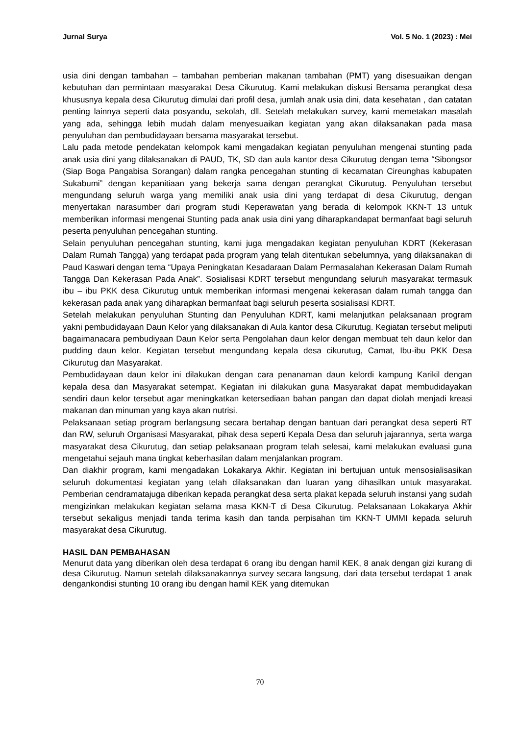Jurnal Surya Vol. 5 No. 1 (2023) : Mei
usia dini dengan tambahan – tambahan pemberian makanan tambahan (PMT) yang disesuaikan dengan kebutuhan dan permintaan masyarakat Desa Cikurutug. Kami melakukan diskusi Bersama perangkat desa khususnya kepala desa Cikurutug dimulai dari profil desa, jumlah anak usia dini, data kesehatan , dan catatan penting lainnya seperti data posyandu, sekolah, dll. Setelah melakukan survey, kami memetakan masalah yang ada, sehingga lebih mudah dalam menyesuaikan kegiatan yang akan dilaksanakan pada masa penyuluhan dan pembudidayaan bersama masyarakat tersebut.
Lalu pada metode pendekatan kelompok kami mengadakan kegiatan penyuluhan mengenai stunting pada anak usia dini yang dilaksanakan di PAUD, TK, SD dan aula kantor desa Cikurutug dengan tema “Sibongsor (Siap Boga Pangabisa Sorangan) dalam rangka pencegahan stunting di kecamatan Cireunghas kabupaten Sukabumi” dengan kepanitiaan yang bekerja sama dengan perangkat Cikurutug. Penyuluhan tersebut mengundang seluruh warga yang memiliki anak usia dini yang terdapat di desa Cikurutug, dengan menyertakan narasumber dari program studi Keperawatan yang berada di kelompok KKN-T 13 untuk memberikan informasi mengenai Stunting pada anak usia dini yang diharapkandapat bermanfaat bagi seluruh peserta penyuluhan pencegahan stunting.
Selain penyuluhan pencegahan stunting, kami juga mengadakan kegiatan penyuluhan KDRT (Kekerasan Dalam Rumah Tangga) yang terdapat pada program yang telah ditentukan sebelumnya, yang dilaksanakan di Paud Kaswari dengan tema “Upaya Peningkatan Kesadaraan Dalam Permasalahan Kekerasan Dalam Rumah Tangga Dan Kekerasan Pada Anak”. Sosialisasi KDRT tersebut mengundang seluruh masyarakat termasuk ibu – ibu PKK desa Cikurutug untuk memberikan informasi mengenai kekerasan dalam rumah tangga dan kekerasan pada anak yang diharapkan bermanfaat bagi seluruh peserta sosialisasi KDRT.
Setelah melakukan penyuluhan Stunting dan Penyuluhan KDRT, kami melanjutkan pelaksanaan program yakni pembudidayaan Daun Kelor yang dilaksanakan di Aula kantor desa Cikurutug. Kegiatan tersebut meliputi bagaimanacara pembudiyaan Daun Kelor serta Pengolahan daun kelor dengan membuat teh daun kelor dan pudding daun kelor. Kegiatan tersebut mengundang kepala desa cikurutug, Camat, Ibu-ibu PKK Desa Cikurutug dan Masyarakat.
Pembudidayaan daun kelor ini dilakukan dengan cara penanaman daun kelordi kampung Karikil dengan kepala desa dan Masyarakat setempat. Kegiatan ini dilakukan guna Masyarakat dapat membudidayakan sendiri daun kelor tersebut agar meningkatkan ketersediaan bahan pangan dan dapat diolah menjadi kreasi makanan dan minuman yang kaya akan nutrisi.
Pelaksanaan setiap program berlangsung secara bertahap dengan bantuan dari perangkat desa seperti RT dan RW, seluruh Organisasi Masyarakat, pihak desa seperti Kepala Desa dan seluruh jajarannya, serta warga masyarakat desa Cikurutug, dan setiap pelaksanaan program telah selesai, kami melakukan evaluasi guna mengetahui sejauh mana tingkat keberhasilan dalam menjalankan program.
Dan diakhir program, kami mengadakan Lokakarya Akhir. Kegiatan ini bertujuan untuk mensosialisasikan seluruh dokumentasi kegiatan yang telah dilaksanakan dan luaran yang dihasilkan untuk masyarakat. Pemberian cendramatajuga diberikan kepada perangkat desa serta plakat kepada seluruh instansi yang sudah mengizinkan melakukan kegiatan selama masa KKN-T di Desa Cikurutug. Pelaksanaan Lokakarya Akhir tersebut sekaligus menjadi tanda terima kasih dan tanda perpisahan tim KKN-T UMMI kepada seluruh masyarakat desa Cikurutug.
HASIL DAN PEMBAHASAN
Menurut data yang diberikan oleh desa terdapat 6 orang ibu dengan hamil KEK, 8 anak dengan gizi kurang di desa Cikurutug. Namun setelah dilaksanakannya survey secara langsung, dari data tersebut terdapat 1 anak dengankondisi stunting 10 orang ibu dengan hamil KEK yang ditemukan
70